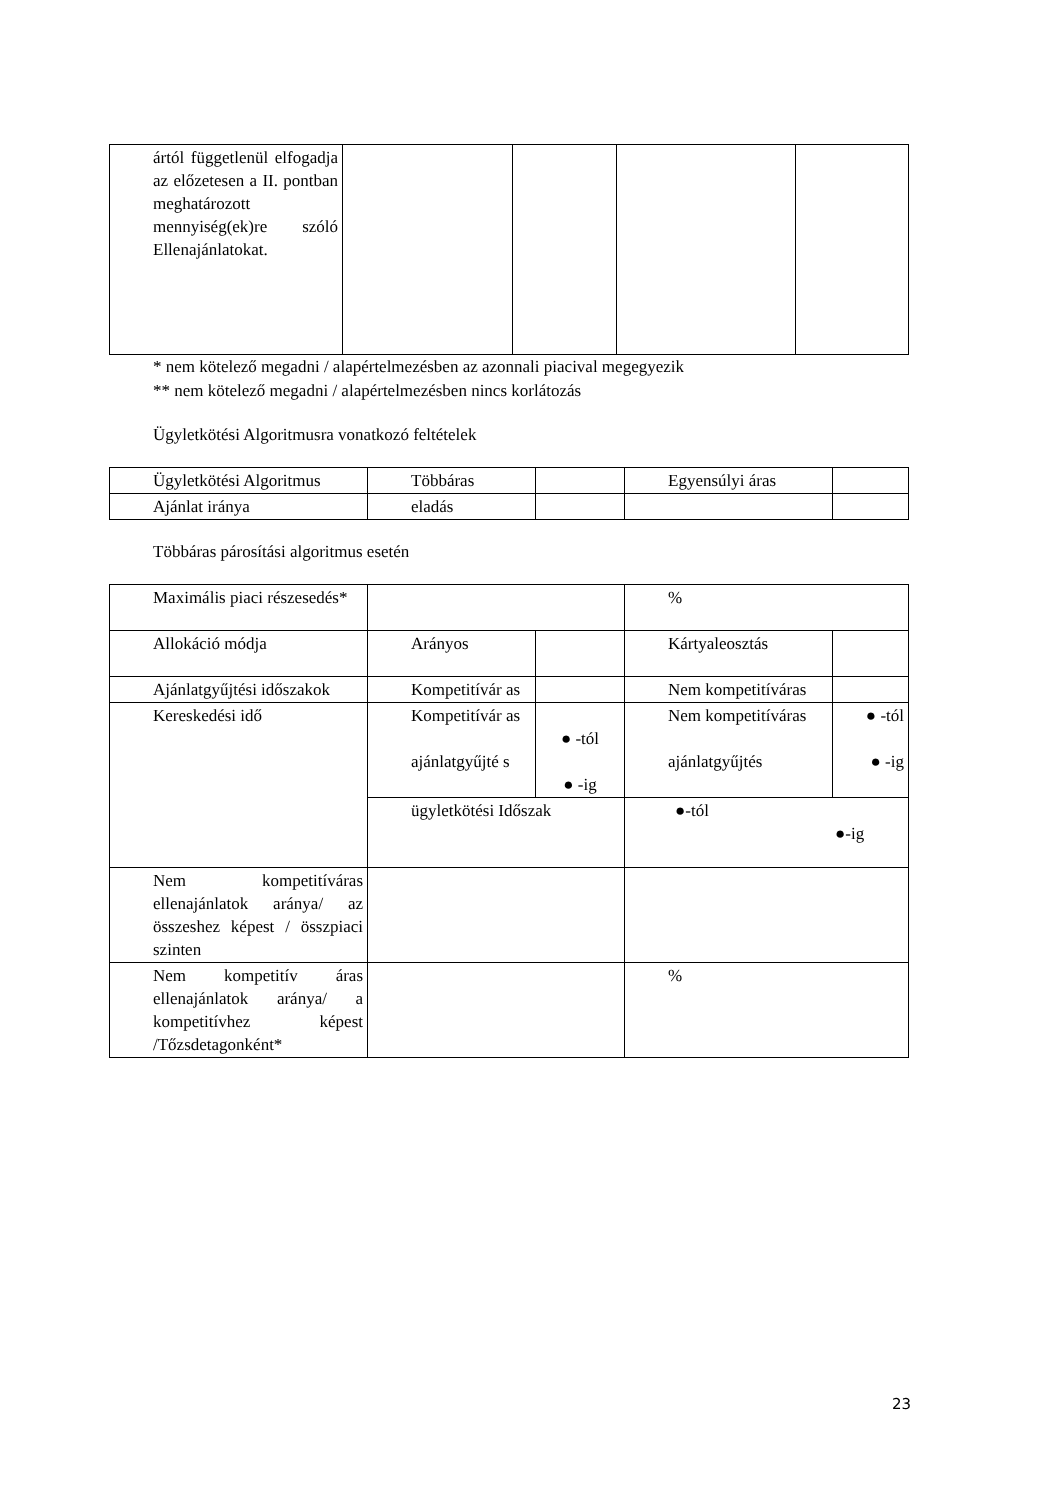| ártól függetlenül elfogadja az előzetesen a II. pontban meghatározott mennyiség(ek)re szóló Ellenajánlatokat. | | | | |
* nem kötelező megadni / alapértelmezésben az azonnali piacival megegyezik
** nem kötelező megadni / alapértelmezésben nincs korlátozás
Ügyletkötési Algoritmusra vonatkozó feltételek
| Ügyletkötési Algoritmus | Többáras | | Egyensúlyi áras | |
| Ajánlat iránya | eladás | | | |
Többáras párosítási algoritmus esetén
| Maximális piaci részesedés* | | | % | |
| Allokáció módja | Arányos | | Kártyaleosztás | |
| Ajánlatgyűjtési időszakok | Kompetitívár as | | Nem kompetitíváras | |
| Kereskedési idő | Kompetitívár as ajánlatgyűjté s | ● -tól ● -ig | Nem kompetitíváras ajánlatgyűjtés | ● -tól ● -ig |
| | ügyletkötési Időszak | | ●-tól ●-ig | |
| Nem kompetitíváras ellenajánlatok aránya/ az összeshez képest / összpiaci szinten | | | | |
| Nem kompetitív áras ellenajánlatok aránya/ a kompetitívhez képest /Tőzsdetagonként* | | | % | |
23